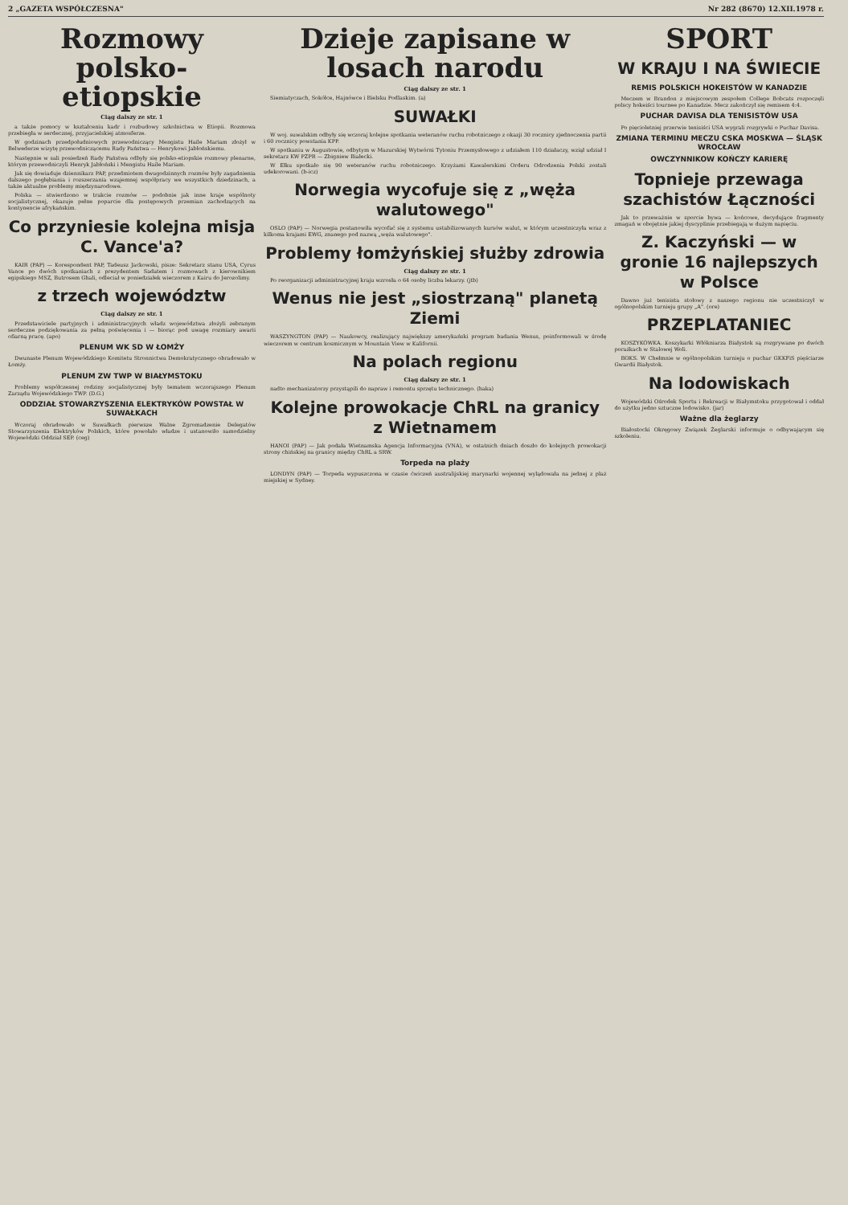2 „GAZETA WSPÓŁCZESNA" Nr 282 (8670) 12.XII.1978 r.
Rozmowy polsko-etiopskie
Ciąg dalszy ze str. 1
a także pomocy w kształceniu kadr i rozbudowy szkolnictwa w Etiopii. Rozmowa przebiegła w serdecznej, przyjacielskiej atmosferze.
W godzinach przedpołudniowych przewodniczący Mengistu Haile Mariam złożył w Belwederze wizytę przewodniczącemu Rady Państwa — Henrykowi Jabłońskiemu.
Następnie w sali posiedzeń Rady Państwa odbyły się polsko-etiopskie rozmowy plenarne, którym przewodniczyli Henryk Jabłoński i Mengistu Haile Mariam.
Jak się dowiaduje dziennikarz PAP, przedmiotem dwugodzinnych rozmów były zagadnienia dalszego pogłębiania i rozszerzania wzajemnej współpracy we wszystkich dziedzinach, a także aktualne problemy międzynarodowe.
Polska — stwierdzono w trakcie rozmów — podobnie jak inne kraje wspólnoty socjalistycznej, okazuje pełne poparcie dla postępowych przemian zachodzących na kontynencie afrykańskim.
Co przyniesie kolejna misja C. Vance'a?
KAIR (PAP) — Korespondent PAP, Tadeusz Jackowski, pisze: Sekretarz stanu USA, Cyrus Vance po dwóch spotkaniach z prezydentem Sadatem i rozmowach z kierownikiem egipskiego MSZ, Butrosem Ghali, odleciał w poniedziałek wieczorem z Kairu do Jerozolimy.
z trzech województw
Ciąg dalszy ze str. 1
Przedstawiciele partyjnych i administracyjnych władz województwa złożyli zebranym serdeczne podziękowania za pełną poświęcenia i — biorąc pod uwagę rozmiary awarii ofiarną pracę. (apo)
PLENUM WK SD W ŁOMŻY
Dwunaste Plenum Wojewódzkiego Komitetu Stronnictwa Demokratycznego obradowało w Łomży.
PLENUM ZW TWP W BIAŁYMSTOKU
Problemy współczesnej rodziny socjalistycznej były tematem wczorajszego Plenum Zarządu Wojewódzkiego TWP. (D.G.)
ODDZIAŁ STOWARZYSZENIA ELEKTRYKÓW POWSTAŁ W SUWAŁKACH
Wczoraj obradowało w Suwałkach pierwsze Walne Zgromadzenie Delegatów Stowarzyszenia Elektryków Polskich, które powołało władze i ustanowiło samodzielny Wojewódzki Oddział SEP. (ceg)
Dzieje zapisane w losach narodu
Ciąg dalszy ze str. 1
Siemiatyczach, Sokółce, Hajnówce i Bielsku Podlaskim. (a)
SUWAŁKI
W woj. suwalskim odbyły się wczoraj kolejne spotkania weteranów ruchu robotniczego z okazji 30 rocznicy zjednoczenia partii i 60 rocznicy powstania KPP.
W spotkaniu w Augustowie, odbytym w Mazurskiej Wytwórni Tytoniu Przemysłowego z udziałem 110 działaczy, wziął udział I sekretarz KW PZPR — Zbigniew Białecki.
W Ełku spotkało się 90 weteranów ruchu robotniczego. Krzyżami Kawalerskimi Orderu Odrodzenia Polski zostali udekorowani. (b-icz)
Norwegia wycofuje się z „węża walutowego"
OSLO (PAP) — Norwegia postanowiła wycofać się z systemu ustabilizowanych kursów walut, w którym uczestniczyła wraz z kilkoma krajami EWG, znanego pod nazwą „węża walutowego".
Problemy łomżyńskiej służby zdrowia
Ciąg dalszy ze str. 1
Po reorganizacji administracyjnej kraju wzrosła o 64 osoby liczba lekarzy. (jtb)
Wenus nie jest „siostrzaną" planetą Ziemi
WASZYNGTON (PAP) — Naukowcy, realizujący największy amerykański program badania Wenus, poinformowali w środę wieczorem w centrum kosmicznym w Mountain View w Kalifornii.
Na polach regionu
Ciąg dalszy ze str. 1
nadto mechanizatorzy przystąpili do napraw i remontu sprzętu technicznego. (haka)
Kolejne prowokacje ChRL na granicy z Wietnamem
HANOI (PAP) — Jak podała Wietnamska Agencja Informacyjna (VNA), w ostatnich dniach doszło do kolejnych prowokacji strony chińskiej na granicy między ChRL a SRW.
Torpeda na plaży
LONDYN (PAP) — Torpeda wypuszczona w czasie ćwiczeń australijskiej marynarki wojennej wylądowała na jednej z plaż miejskiej w Sydney.
SPORT
W KRAJU I NA ŚWIECIE
REMIS POLSKICH HOKEISTÓW W KANADZIE
Meczem w Brandon z miejscowym zespołem College Bobcats rozpoczęli polscy hokeiści tournee po Kanadzie. Mecz zakończył się remisem 4:4.
PUCHAR DAVISA DLA TENISISTÓW USA
Po pięcioletniej przerwie tenisiści USA wygrali rozgrywki o Puchar Davisa.
ZMIANA TERMINU MECZU CSKA MOSKWA — ŚLĄSK WROCŁAW
OWCZYNNIKOW KOŃCZY KARIERĘ
Topnieje przewaga szachistów Łączności
Jak to przeważnie w sporcie bywa — końcowe, decydujące fragmenty zmagań w obojętnie jakiej dyscyplinie przebiegają w dużym napięciu.
Z. Kaczyński — w gronie 16 najlepszych w Polsce
Dawno już tenisista stołowy z naszego regionu nie uczestniczył w ogólnopolskim turnieju grupy „A". (ore)
PRZEPLATANIEC
KOSZYKÓWKA. Koszykarki Włókniarza Białystok są rozgrywane po dwóch porażkach w Stalowej Woli.
BOKS. W Chełmnie w ogólnopolskim turnieju o puchar GKKFiS pięściarze Gwardii Białystok.
Na lodowiskach
Wojewódzki Ośrodek Sportu i Rekreacji w Białymstoku przygotował i oddał do użytku jedno sztuczne lodowisko. (jar)
Ważne dla żeglarzy
Białostocki Okręgowy Związek Żeglarski informuje o odbywającym się szkoleniu.